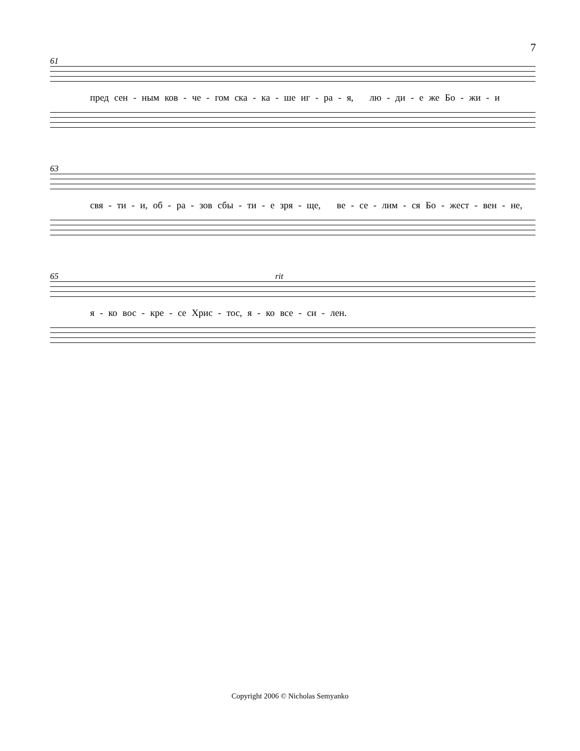7
61
пред сен - ным ков - че - гом ска - ка - ше иг - ра - я, лю - ди - е же Бо - жи - и
63
свя - ти - и, об - ра - зов сбы - ти - е зря - ще, ве - се - лим - ся Бо - жест - вен - не,
65
rit
я - ко вос - кре - се Хрис - тос, я - ко все - си - лен.
Copyright 2006 © Nicholas Semyanko